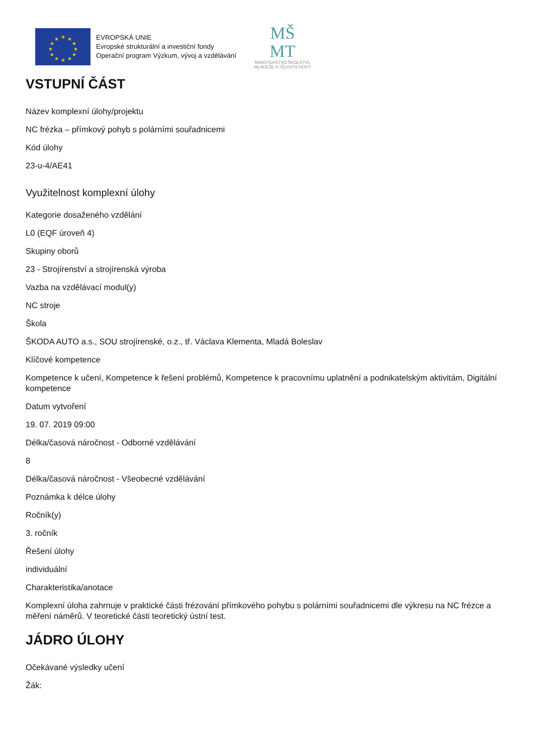★
★
★
★
★
★
★
★
★
★
★
★
EVROPSKÁ UNIE
Evropské strukturální a investiční fondy
Operační program Výzkum, vývoj a vzdělávání
MŠ
MT
MINISTERSTVO ŠKOLSTVÍ,
MLÁDEŽE A TĚLOVÝCHOVY
VSTUPNÍ ČÁST
Název komplexní úlohy/projektu
NC frézka – přímkový pohyb s polárními souřadnicemi
Kód úlohy
23-u-4/AE41
Využitelnost komplexní úlohy
Kategorie dosaženého vzdělání
L0 (EQF úroveň 4)
Skupiny oborů
23 - Strojírenství a strojírenská výroba
Vazba na vzdělávací modul(y)
NC stroje
Škola
ŠKODA AUTO a.s., SOU strojírenské, o.z., tř. Václava Klementa, Mladá Boleslav
Klíčové kompetence
Kompetence k učení, Kompetence k řešení problémů, Kompetence k pracovnímu uplatnění a podnikatelským aktivitám, Digitální kompetence
Datum vytvoření
19. 07. 2019 09:00
Délka/časová náročnost - Odborné vzdělávání
8
Délka/časová náročnost - Všeobecné vzdělávání
Poznámka k délce úlohy
Ročník(y)
3. ročník
Řešení úlohy
individuální
Charakteristika/anotace
Komplexní úloha zahrnuje v praktické části frézování přímkového pohybu s polárními souřadnicemi dle výkresu na NC frézce a měření náměrů. V teoretické části teoretický ústní test.
JÁDRO ÚLOHY
Očekávané výsledky učení
Žák: